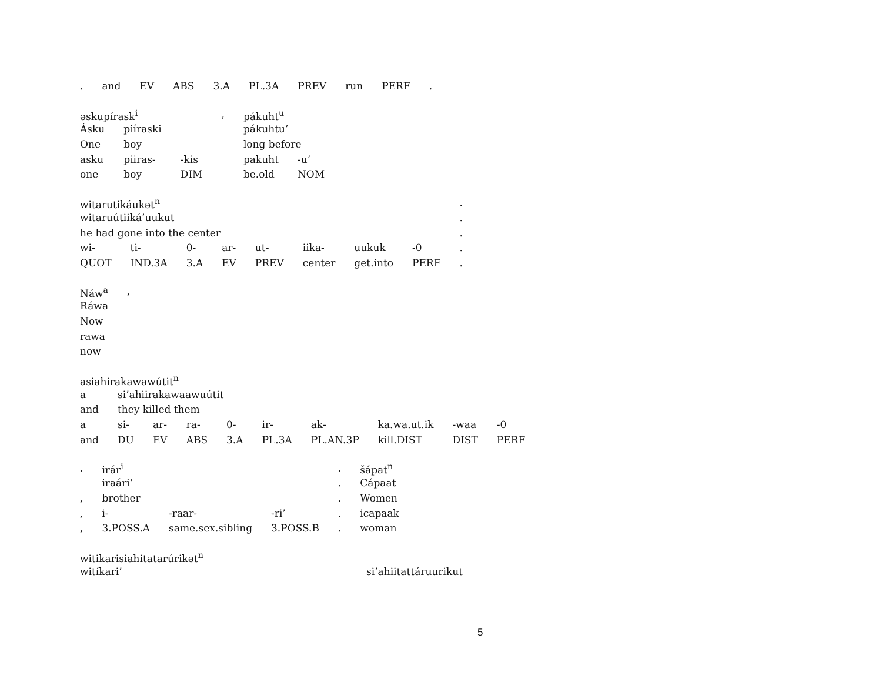| . | and | EV | ABS | 3.A | PL.3A | PREV | run | PERF | . |
| əskupírask<sup>i</sup> | | | , | pákuht<sup>u</sup> | |
| Ásku | piíraski | | | pákuhtu’ | |
| One | boy | | | long before | |
| asku | piiras- | -kis | | pakuht | -u’ |
| one | boy | DIM | | be.old | NOM |
| witarutikáukət<sup>n</sup> | | | | | | | | . |
| witaruútiiká’uukut | | | | | | | | . |
| he had gone into the center | | | | | | | | . |
| wi- | ti- | 0- | ar- | ut- | iika- | uukuk | -0 | . |
| QUOT | IND.3A | 3.A | EV | PREV | center | get.into | PERF | . |
| Náw<sup>a</sup> | , |
| Ráwa | |
| Now | |
| rawa | |
| now | |
| asiahirakawawútit<sup>n</sup> | | | | | | | | | |
| a | si’ahiirakawaawuútit | | | | | | | | |
| and | they killed them | | | | | | | | |
| a | si- | ar- | ra- | 0- | ir- | ak- | ka.wa.ut.ik | -waa | -0 |
| and | DU | EV | ABS | 3.A | PL.3A | PL.AN.3P | kill.DIST | DIST | PERF |
| , | irár<sup>i</sup> | | | , | šápat<sup>n</sup> |
| | iraári’ | | | . | Cápaat |
| , | brother | | | . | Women |
| , | i- | -raar- | -ri’ | . | icapaak |
| , | 3.POSS.A | same.sex.sibling | 3.POSS.B | . | woman |
| witikarisiahitatarúrikət<sup>n</sup> | |
| witíkari’ | si’ahiitattáruurikut |
5